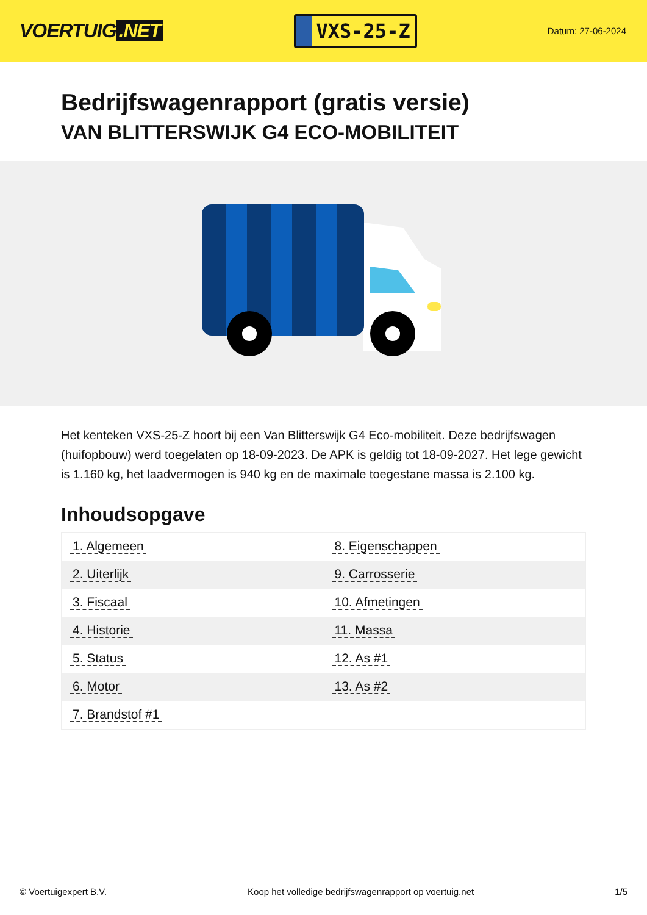VOERTUIG.NET
VXS-25-Z
Datum: 27-06-2024
Bedrijfswagenrapport (gratis versie)
VAN BLITTERSWIJK G4 ECO-MOBILITEIT
Het kenteken VXS-25-Z hoort bij een Van Blitterswijk G4 Eco-mobiliteit. Deze bedrijfswagen (huifopbouw) werd toegelaten op 18-09-2023. De APK is geldig tot 18-09-2027. Het lege gewicht is 1.160 kg, het laadvermogen is 940 kg en de maximale toegestane massa is 2.100 kg.
Inhoudsopgave
| 1. Algemeen | 8. Eigenschappen |
| 2. Uiterlijk | 9. Carrosserie |
| 3. Fiscaal | 10. Afmetingen |
| 4. Historie | 11. Massa |
| 5. Status | 12. As #1 |
| 6. Motor | 13. As #2 |
| 7. Brandstof #1 | |
© Voertuigexpert B.V. Koop het volledige bedrijfswagenrapport op voertuig.net
1/5